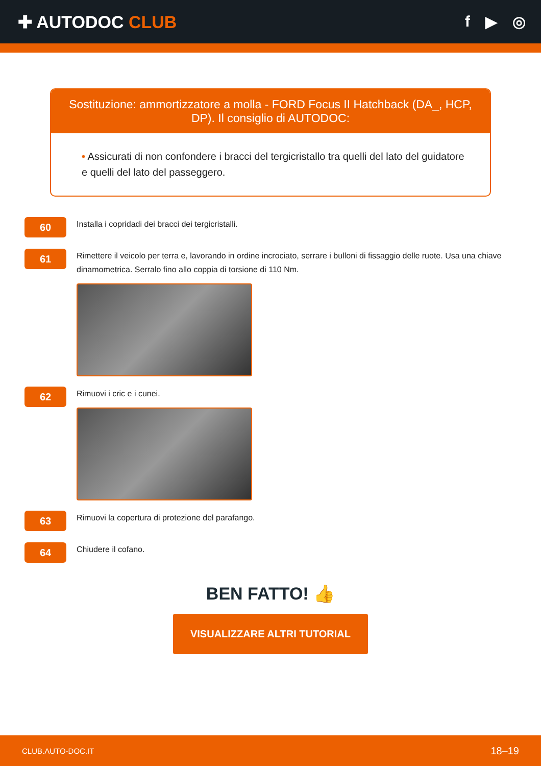✚ AUTODOC CLUB f ▶ ◎
Sostituzione: ammortizzatore a molla - FORD Focus II Hatchback (DA_, HCP, DP). Il consiglio di AUTODOC:
• Assicurati di non confondere i bracci del tergicristallo tra quelli del lato del guidatore e quelli del lato del passeggero.
60
Installa i copridadi dei bracci dei tergicristalli.
61
Rimettere il veicolo per terra e, lavorando in ordine incrociato, serrare i bulloni di fissaggio delle ruote. Usa una chiave dinamometrica. Serralo fino allo coppia di torsione di 110 Nm.
62
Rimuovi i cric e i cunei.
63
Rimuovi la copertura di protezione del parafango.
64
Chiudere il cofano.
BEN FATTO! 👍
VISUALIZZARE ALTRI TUTORIAL
CLUB.AUTO-DOC.IT 18–19